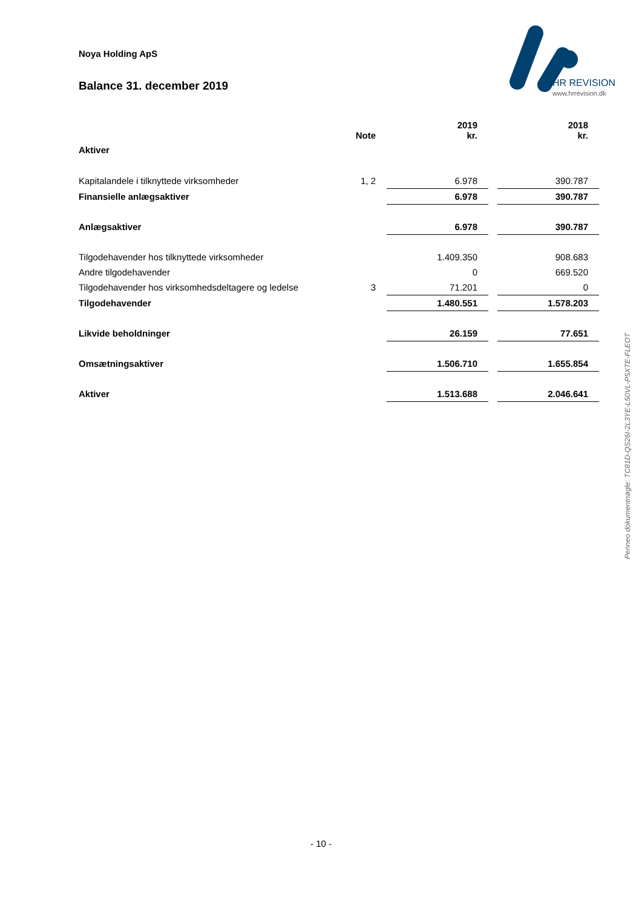Noya Holding ApS
Balance 31. december 2019
HR REVISION
www.hrrevision.dk
| | Note | 2019 kr. | | 2018 kr. |
| --- | --- | --- | --- | --- |
| Aktiver | | | | |
| Kapitalandele i tilknyttede virksomheder | 1, 2 | 6.978 | | 390.787 |
| Finansielle anlægsaktiver | | 6.978 | | 390.787 |
| Anlægsaktiver | | 6.978 | | 390.787 |
| Tilgodehavender hos tilknyttede virksomheder | | 1.409.350 | | 908.683 |
| Andre tilgodehavender | | 0 | | 669.520 |
| Tilgodehavender hos virksomhedsdeltagere og ledelse | 3 | 71.201 | | 0 |
| Tilgodehavender | | 1.480.551 | | 1.578.203 |
| Likvide beholdninger | | 26.159 | | 77.651 |
| Omsætningsaktiver | | 1.506.710 | | 1.655.854 |
| Aktiver | | 1.513.688 | | 2.046.641 |
Penneo dokumentnøgle: TC81D-QS26I-2L3YE-L50VL-P5XTE-FLEOT
- 10 -